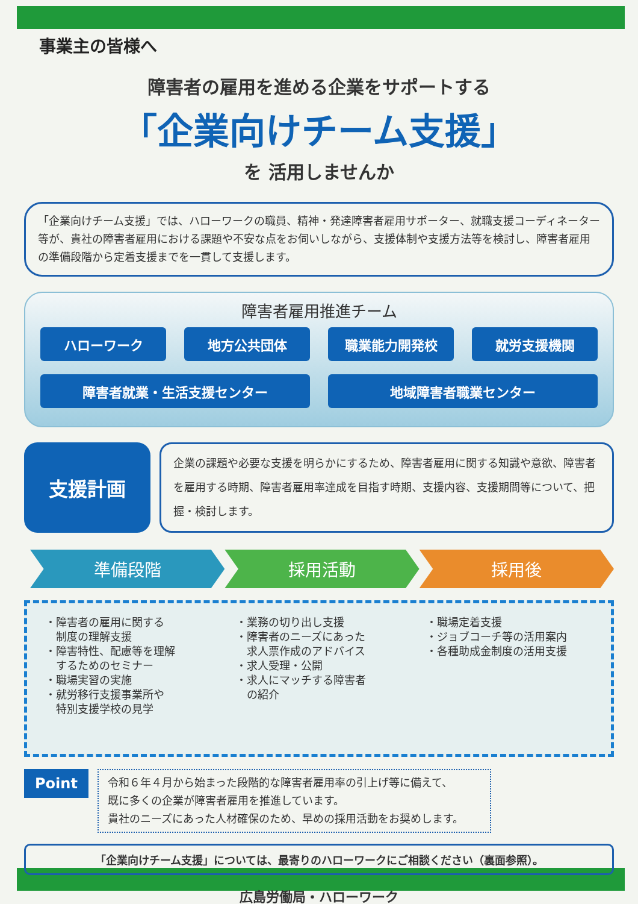事業主の皆様へ
障害者の雇用を進める企業をサポートする
「企業向けチーム支援」
を 活用しませんか
「企業向けチーム支援」では、ハローワークの職員、精神・発達障害者雇用サポーター、就職支援コーディネーター等が、貴社の障害者雇用における課題や不安な点をお伺いしながら、支援体制や支援方法等を検討し、障害者雇用の準備段階から定着支援までを一貫して支援します。
障害者雇用推進チーム
ハローワーク 地方公共団体 職業能力開発校 就労支援機関
障害者就業・生活支援センター 地域障害者職業センター
支援計画
企業の課題や必要な支援を明らかにするため、障害者雇用に関する知識や意欲、障害者を雇用する時期、障害者雇用率達成を目指す時期、支援内容、支援期間等について、把握・検討します。
準備段階 採用活動 採用後
・障害者の雇用に関する
　制度の理解支援
・障害特性、配慮等を理解
　するためのセミナー
・職場実習の実施
・就労移行支援事業所や
　特別支援学校の見学
・業務の切り出し支援
・障害者のニーズにあった
　求人票作成のアドバイス
・求人受理・公開
・求人にマッチする障害者
　の紹介
・職場定着支援
・ジョブコーチ等の活用案内
・各種助成金制度の活用支援
Point
令和６年４月から始まった段階的な障害者雇用率の引上げ等に備えて、
既に多くの企業が障害者雇用を推進しています。
貴社のニーズにあった人材確保のため、早めの採用活動をお奨めします。
「企業向けチーム支援」については、最寄りのハローワークにご相談ください（裏面参照）。
広島労働局・ハローワーク